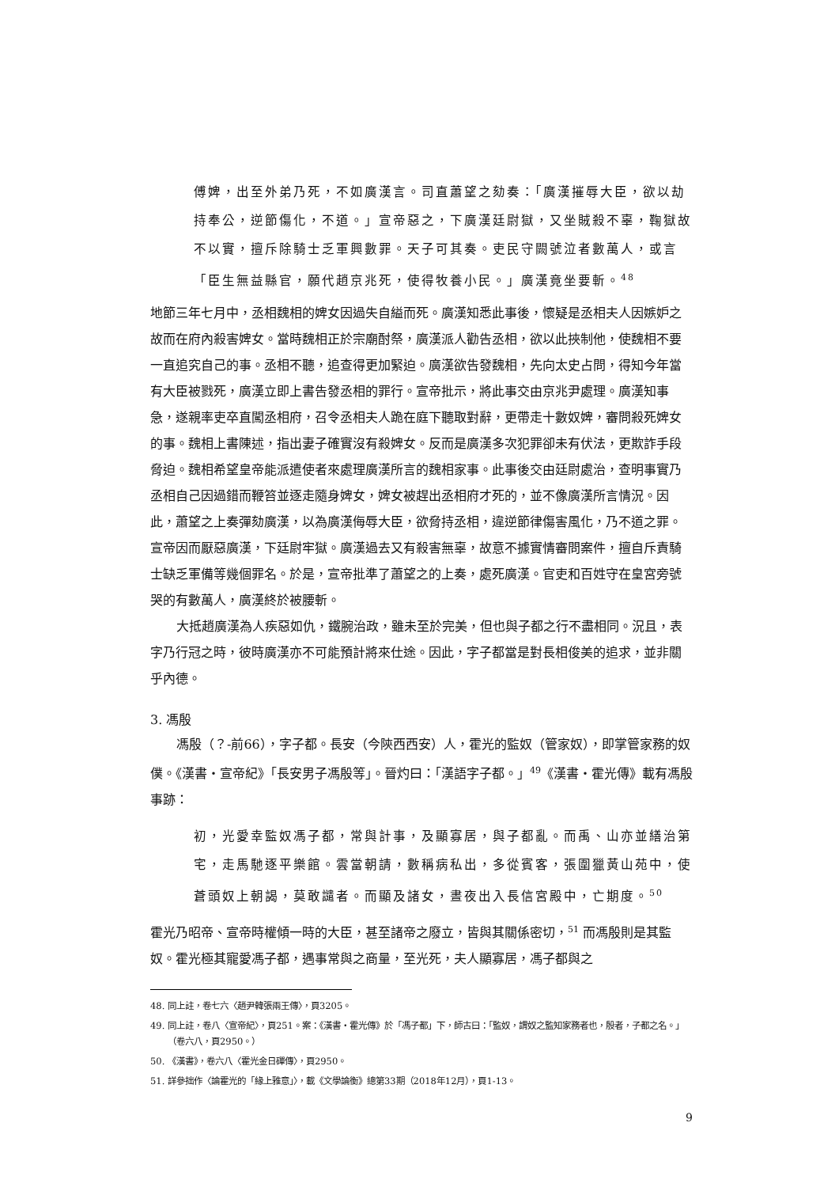傅婢，出至外弟乃死，不如廣漢言。司直蕭望之劾奏：「廣漢摧辱大臣，欲以劫持奉公，逆節傷化，不道。」宣帝惡之，下廣漢廷尉獄，又坐賊殺不辜，鞠獄故不以實，擅斥除騎士乏軍興數罪。天子可其奏。吏民守闕號泣者數萬人，或言「臣生無益縣官，願代趙京兆死，使得牧養小民。」廣漢竟坐要斬。<sup>48</sup>
地節三年七月中，丞相魏相的婢女因過失自縊而死。廣漢知悉此事後，懷疑是丞相夫人因嫉妒之故而在府內殺害婢女。當時魏相正於宗廟酎祭，廣漢派人勸告丞相，欲以此挾制他，使魏相不要一直追究自己的事。丞相不聽，追查得更加緊迫。廣漢欲告發魏相，先向太史占問，得知今年當有大臣被戮死，廣漢立即上書告發丞相的罪行。宣帝批示，將此事交由京兆尹處理。廣漢知事急，遂親率吏卒直闖丞相府，召令丞相夫人跪在庭下聽取對辭，更帶走十數奴婢，審問殺死婢女的事。魏相上書陳述，指出妻子確實沒有殺婢女。反而是廣漢多次犯罪卻未有伏法，更欺詐手段脅迫。魏相希望皇帝能派遣使者來處理廣漢所言的魏相家事。此事後交由廷尉處治，查明事實乃丞相自己因過錯而鞭笞並逐走隨身婢女，婢女被趕出丞相府才死的，並不像廣漢所言情況。因此，蕭望之上奏彈劾廣漢，以為廣漢侮辱大臣，欲脅持丞相，違逆節律傷害風化，乃不道之罪。宣帝因而厭惡廣漢，下廷尉牢獄。廣漢過去又有殺害無辜，故意不據實情審問案件，擅自斥責騎士缺乏軍備等幾個罪名。於是，宣帝批準了蕭望之的上奏，處死廣漢。官吏和百姓守在皇宮旁號哭的有數萬人，廣漢終於被腰斬。
大抵趙廣漢為人疾惡如仇，鐵腕治政，雖未至於完美，但也與子都之行不盡相同。況且，表字乃行冠之時，彼時廣漢亦不可能預計將來仕途。因此，字子都當是對長相俊美的追求，並非關乎內德。
3. 馮殷
馮殷（？-前66），字子都。長安（今陝西西安）人，霍光的監奴（管家奴），即掌管家務的奴僕。《漢書‧宣帝紀》「長安男子馮殷等」。晉灼曰：「漢語字子都。」<sup>49</sup>《漢書‧霍光傳》載有馮殷事跡：
初，光愛幸監奴馮子都，常與計事，及顯寡居，與子都亂。而禹、山亦並繕治第宅，走馬馳逐平樂館。雲當朝請，數稱病私出，多從賓客，張圍獵黃山苑中，使蒼頭奴上朝謁，莫敢譴者。而顯及諸女，晝夜出入長信宮殿中，亡期度。<sup>50</sup>
霍光乃昭帝、宣帝時權傾一時的大臣，甚至諸帝之廢立，皆與其關係密切，<sup>51</sup> 而馮殷則是其監奴。霍光極其寵愛馮子都，遇事常與之商量，至光死，夫人顯寡居，馮子都與之
48. 同上註，卷七六〈趙尹韓張兩王傳〉，頁3205。
49. 同上註，卷八〈宣帝紀〉，頁251。案：《漢書‧霍光傳》於「馮子都」下，師古曰：「監奴，謂奴之監知家務者也，殷者，子都之名。」（卷六八，頁2950。）
50. 《漢書》，卷六八〈霍光金日磾傳〉，頁2950。
51. 詳參拙作〈論霍光的「緣上雅意」〉，載《文學論衡》總第33期（2018年12月），頁1-13。
9